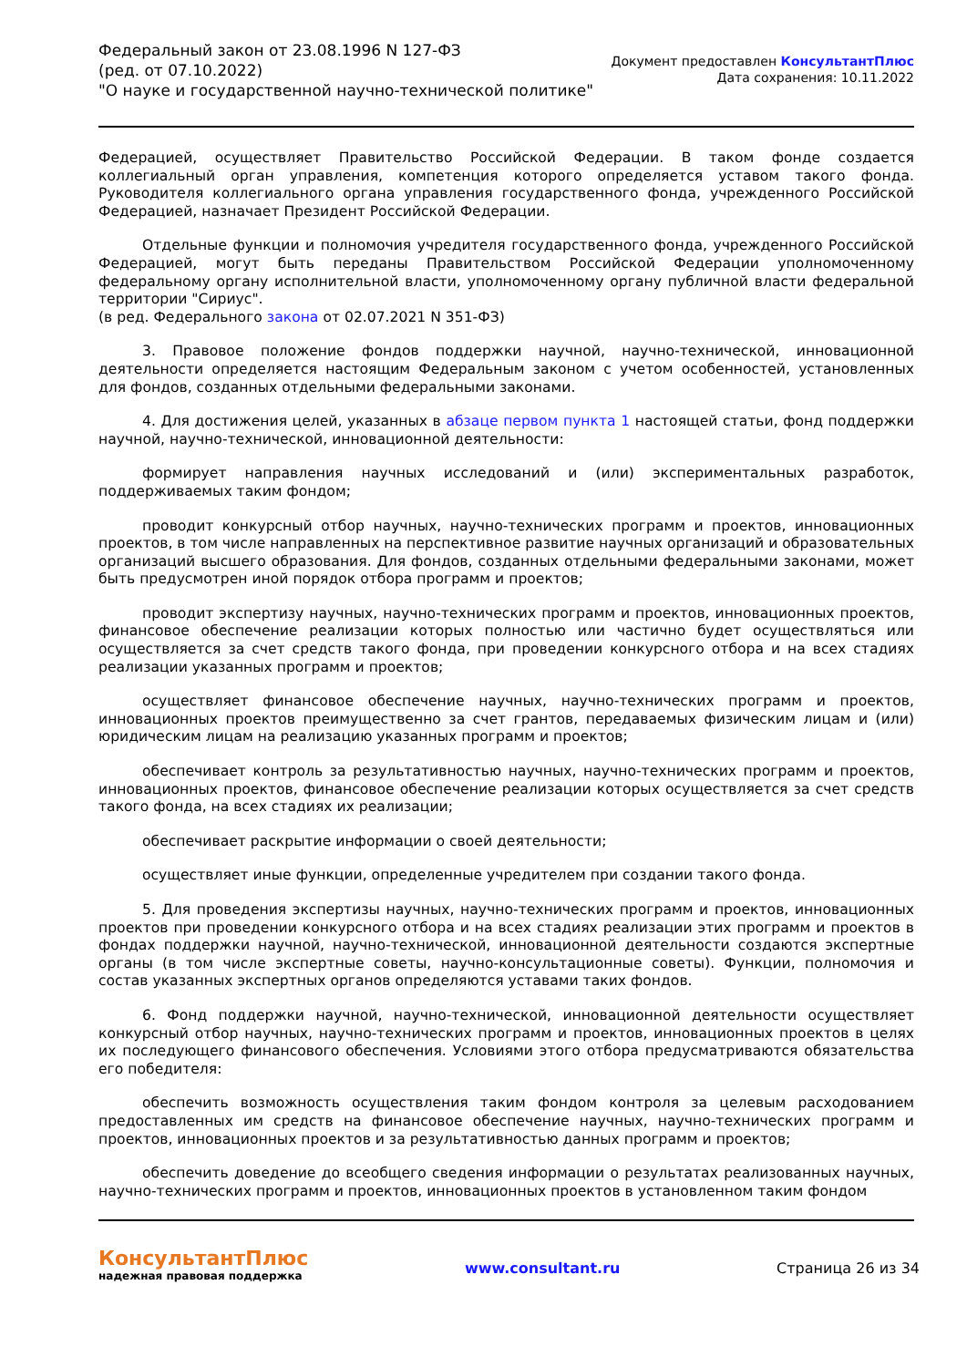Федеральный закон от 23.08.1996 N 127-ФЗ
(ред. от 07.10.2022)
"О науке и государственной научно-технической политике"
Документ предоставлен КонсультантПлюс
Дата сохранения: 10.11.2022
Федерацией, осуществляет Правительство Российской Федерации. В таком фонде создается коллегиальный орган управления, компетенция которого определяется уставом такого фонда. Руководителя коллегиального органа управления государственного фонда, учрежденного Российской Федерацией, назначает Президент Российской Федерации.
Отдельные функции и полномочия учредителя государственного фонда, учрежденного Российской Федерацией, могут быть переданы Правительством Российской Федерации уполномоченному федеральному органу исполнительной власти, уполномоченному органу публичной власти федеральной территории "Сириус".
(в ред. Федерального закона от 02.07.2021 N 351-ФЗ)
3. Правовое положение фондов поддержки научной, научно-технической, инновационной деятельности определяется настоящим Федеральным законом с учетом особенностей, установленных для фондов, созданных отдельными федеральными законами.
4. Для достижения целей, указанных в абзаце первом пункта 1 настоящей статьи, фонд поддержки научной, научно-технической, инновационной деятельности:
формирует направления научных исследований и (или) экспериментальных разработок, поддерживаемых таким фондом;
проводит конкурсный отбор научных, научно-технических программ и проектов, инновационных проектов, в том числе направленных на перспективное развитие научных организаций и образовательных организаций высшего образования. Для фондов, созданных отдельными федеральными законами, может быть предусмотрен иной порядок отбора программ и проектов;
проводит экспертизу научных, научно-технических программ и проектов, инновационных проектов, финансовое обеспечение реализации которых полностью или частично будет осуществляться или осуществляется за счет средств такого фонда, при проведении конкурсного отбора и на всех стадиях реализации указанных программ и проектов;
осуществляет финансовое обеспечение научных, научно-технических программ и проектов, инновационных проектов преимущественно за счет грантов, передаваемых физическим лицам и (или) юридическим лицам на реализацию указанных программ и проектов;
обеспечивает контроль за результативностью научных, научно-технических программ и проектов, инновационных проектов, финансовое обеспечение реализации которых осуществляется за счет средств такого фонда, на всех стадиях их реализации;
обеспечивает раскрытие информации о своей деятельности;
осуществляет иные функции, определенные учредителем при создании такого фонда.
5. Для проведения экспертизы научных, научно-технических программ и проектов, инновационных проектов при проведении конкурсного отбора и на всех стадиях реализации этих программ и проектов в фондах поддержки научной, научно-технической, инновационной деятельности создаются экспертные органы (в том числе экспертные советы, научно-консультационные советы). Функции, полномочия и состав указанных экспертных органов определяются уставами таких фондов.
6. Фонд поддержки научной, научно-технической, инновационной деятельности осуществляет конкурсный отбор научных, научно-технических программ и проектов, инновационных проектов в целях их последующего финансового обеспечения. Условиями этого отбора предусматриваются обязательства его победителя:
обеспечить возможность осуществления таким фондом контроля за целевым расходованием предоставленных им средств на финансовое обеспечение научных, научно-технических программ и проектов, инновационных проектов и за результативностью данных программ и проектов;
обеспечить доведение до всеобщего сведения информации о результатах реализованных научных, научно-технических программ и проектов, инновационных проектов в установленном таким фондом
КонсультантПлюс
надежная правовая поддержка
www.consultant.ru Страница 26 из 34